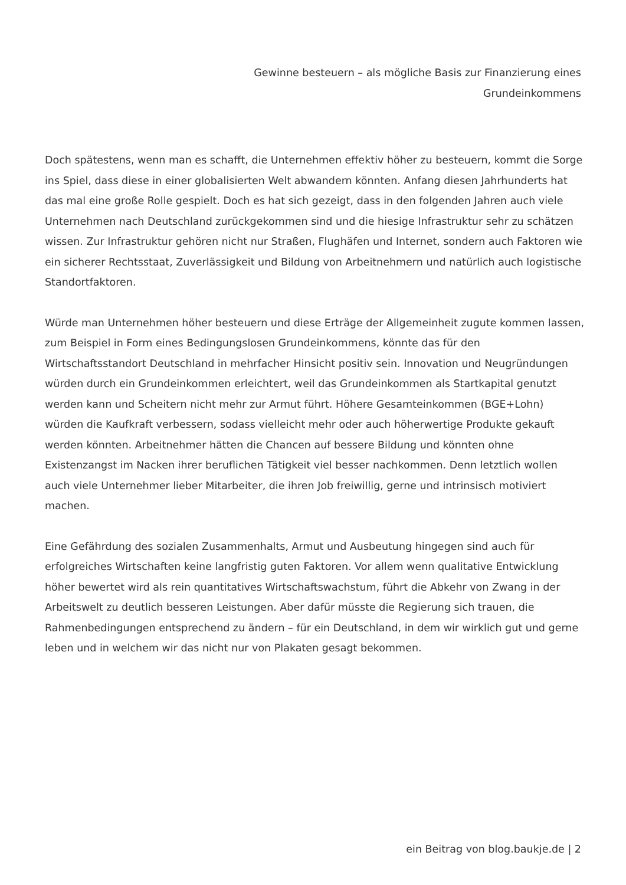Gewinne besteuern – als mögliche Basis zur Finanzierung eines Grundeinkommens
Doch spätestens, wenn man es schafft, die Unternehmen effektiv höher zu besteuern, kommt die Sorge ins Spiel, dass diese in einer globalisierten Welt abwandern könnten. Anfang diesen Jahrhunderts hat das mal eine große Rolle gespielt. Doch es hat sich gezeigt, dass in den folgenden Jahren auch viele Unternehmen nach Deutschland zurückgekommen sind und die hiesige Infrastruktur sehr zu schätzen wissen. Zur Infrastruktur gehören nicht nur Straßen, Flughäfen und Internet, sondern auch Faktoren wie ein sicherer Rechtsstaat, Zuverlässigkeit und Bildung von Arbeitnehmern und natürlich auch logistische Standortfaktoren.
Würde man Unternehmen höher besteuern und diese Erträge der Allgemeinheit zugute kommen lassen, zum Beispiel in Form eines Bedingungslosen Grundeinkommens, könnte das für den Wirtschaftsstandort Deutschland in mehrfacher Hinsicht positiv sein. Innovation und Neugründungen würden durch ein Grundeinkommen erleichtert, weil das Grundeinkommen als Startkapital genutzt werden kann und Scheitern nicht mehr zur Armut führt. Höhere Gesamteinkommen (BGE+Lohn) würden die Kaufkraft verbessern, sodass vielleicht mehr oder auch höherwertige Produkte gekauft werden könnten. Arbeitnehmer hätten die Chancen auf bessere Bildung und könnten ohne Existenzangst im Nacken ihrer beruflichen Tätigkeit viel besser nachkommen. Denn letztlich wollen auch viele Unternehmer lieber Mitarbeiter, die ihren Job freiwillig, gerne und intrinsisch motiviert machen.
Eine Gefährdung des sozialen Zusammenhalts, Armut und Ausbeutung hingegen sind auch für erfolgreiches Wirtschaften keine langfristig guten Faktoren. Vor allem wenn qualitative Entwicklung höher bewertet wird als rein quantitatives Wirtschaftswachstum, führt die Abkehr von Zwang in der Arbeitswelt zu deutlich besseren Leistungen. Aber dafür müsste die Regierung sich trauen, die Rahmenbedingungen entsprechend zu ändern – für ein Deutschland, in dem wir wirklich gut und gerne leben und in welchem wir das nicht nur von Plakaten gesagt bekommen.
ein Beitrag von blog.baukje.de | 2